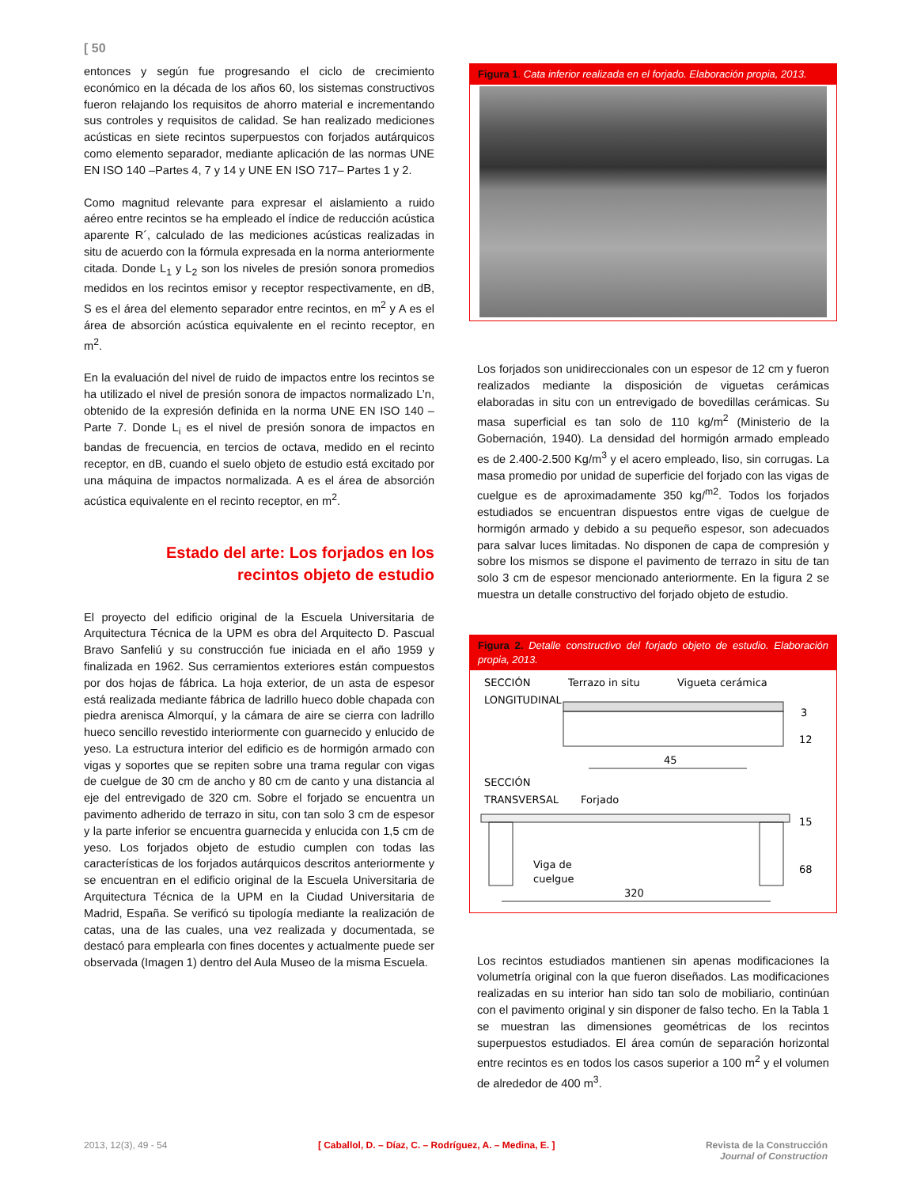[ 50
entonces y según fue progresando el ciclo de crecimiento económico en la década de los años 60, los sistemas constructivos fueron relajando los requisitos de ahorro material e incrementando sus controles y requisitos de calidad. Se han realizado mediciones acústicas en siete recintos superpuestos con forjados autárquicos como elemento separador, mediante aplicación de las normas UNE EN ISO 140 –Partes 4, 7 y 14 y UNE EN ISO 717– Partes 1 y 2.
Como magnitud relevante para expresar el aislamiento a ruido aéreo entre recintos se ha empleado el índice de reducción acústica aparente R´, calculado de las mediciones acústicas realizadas in situ de acuerdo con la fórmula expresada en la norma anteriormente citada. Donde L<sub>1</sub> y L<sub>2</sub> son los niveles de presión sonora promedios medidos en los recintos emisor y receptor respectivamente, en dB, S es el área del elemento separador entre recintos, en m<sup>2</sup> y A es el área de absorción acústica equivalente en el recinto receptor, en m<sup>2</sup>.
En la evaluación del nivel de ruido de impactos entre los recintos se ha utilizado el nivel de presión sonora de impactos normalizado L’n, obtenido de la expresión definida en la norma UNE EN ISO 140 –Parte 7. Donde L<sub>i</sub> es el nivel de presión sonora de impactos en bandas de frecuencia, en tercios de octava, medido en el recinto receptor, en dB, cuando el suelo objeto de estudio está excitado por una máquina de impactos normalizada. A es el área de absorción acústica equivalente en el recinto receptor, en m<sup>2</sup>.
Estado del arte: Los forjados en los recintos objeto de estudio
El proyecto del edificio original de la Escuela Universitaria de Arquitectura Técnica de la UPM es obra del Arquitecto D. Pascual Bravo Sanfeliú y su construcción fue iniciada en el año 1959 y finalizada en 1962. Sus cerramientos exteriores están compuestos por dos hojas de fábrica. La hoja exterior, de un asta de espesor está realizada mediante fábrica de ladrillo hueco doble chapada con piedra arenisca Almorquí, y la cámara de aire se cierra con ladrillo hueco sencillo revestido interiormente con guarnecido y enlucido de yeso. La estructura interior del edificio es de hormigón armado con vigas y soportes que se repiten sobre una trama regular con vigas de cuelgue de 30 cm de ancho y 80 cm de canto y una distancia al eje del entrevigado de 320 cm. Sobre el forjado se encuentra un pavimento adherido de terrazo in situ, con tan solo 3 cm de espesor y la parte inferior se encuentra guarnecida y enlucida con 1,5 cm de yeso. Los forjados objeto de estudio cumplen con todas las características de los forjados autárquicos descritos anteriormente y se encuentran en el edificio original de la Escuela Universitaria de Arquitectura Técnica de la UPM en la Ciudad Universitaria de Madrid, España. Se verificó su tipología mediante la realización de catas, una de las cuales, una vez realizada y documentada, se destacó para emplearla con fines docentes y actualmente puede ser observada (Imagen 1) dentro del Aula Museo de la misma Escuela.
Figura 1. Cata inferior realizada en el forjado. Elaboración propia, 2013.
Los forjados son unidireccionales con un espesor de 12 cm y fueron realizados mediante la disposición de viguetas cerámicas elaboradas in situ con un entrevigado de bovedillas cerámicas. Su masa superficial es tan solo de 110 kg/m<sup>2</sup> (Ministerio de la Gobernación, 1940). La densidad del hormigón armado empleado es de 2.400-2.500 Kg/m<sup>3</sup> y el acero empleado, liso, sin corrugas. La masa promedio por unidad de superficie del forjado con las vigas de cuelgue es de aproximadamente 350 kg/<sup>m2</sup>. Todos los forjados estudiados se encuentran dispuestos entre vigas de cuelgue de hormigón armado y debido a su pequeño espesor, son adecuados para salvar luces limitadas. No disponen de capa de compresión y sobre los mismos se dispone el pavimento de terrazo in situ de tan solo 3 cm de espesor mencionado anteriormente. En la figura 2 se muestra un detalle constructivo del forjado objeto de estudio.
Figura 2. Detalle constructivo del forjado objeto de estudio. Elaboración propia, 2013.
SECCIÓN
LONGITUDINAL
Terrazo in situ
Vigueta cerámica
3
12
45
SECCIÓN
TRANSVERSAL
Forjado
15
68
Viga de
cuelgue
320
Los recintos estudiados mantienen sin apenas modificaciones la volumetría original con la que fueron diseñados. Las modificaciones realizadas en su interior han sido tan solo de mobiliario, continúan con el pavimento original y sin disponer de falso techo. En la Tabla 1 se muestran las dimensiones geométricas de los recintos superpuestos estudiados. El área común de separación horizontal entre recintos es en todos los casos superior a 100 m<sup>2</sup> y el volumen de alrededor de 400 m<sup>3</sup>.
2013, 12(3), 49 - 54 [ Caballol, D. – Díaz, C. – Rodríguez, A. – Medina, E. ] Revista de la Construcción
Journal of Construction